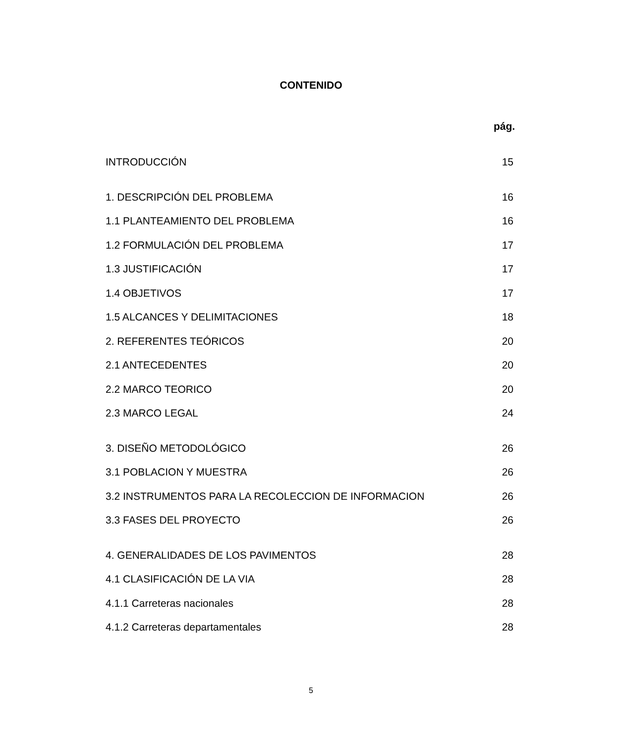CONTENIDO
pág.
INTRODUCCIÓN 15
1. DESCRIPCIÓN DEL PROBLEMA 16
1.1 PLANTEAMIENTO DEL PROBLEMA 16
1.2 FORMULACIÓN DEL PROBLEMA 17
1.3 JUSTIFICACIÓN 17
1.4 OBJETIVOS 17
1.5 ALCANCES Y DELIMITACIONES 18
2. REFERENTES TEÓRICOS 20
2.1 ANTECEDENTES 20
2.2 MARCO TEORICO 20
2.3 MARCO LEGAL 24
3. DISEÑO METODOLÓGICO 26
3.1 POBLACION Y MUESTRA 26
3.2 INSTRUMENTOS PARA LA RECOLECCION DE INFORMACION 26
3.3 FASES DEL PROYECTO 26
4. GENERALIDADES DE LOS PAVIMENTOS 28
4.1 CLASIFICACIÓN DE LA VIA 28
4.1.1 Carreteras nacionales 28
4.1.2 Carreteras departamentales 28
5